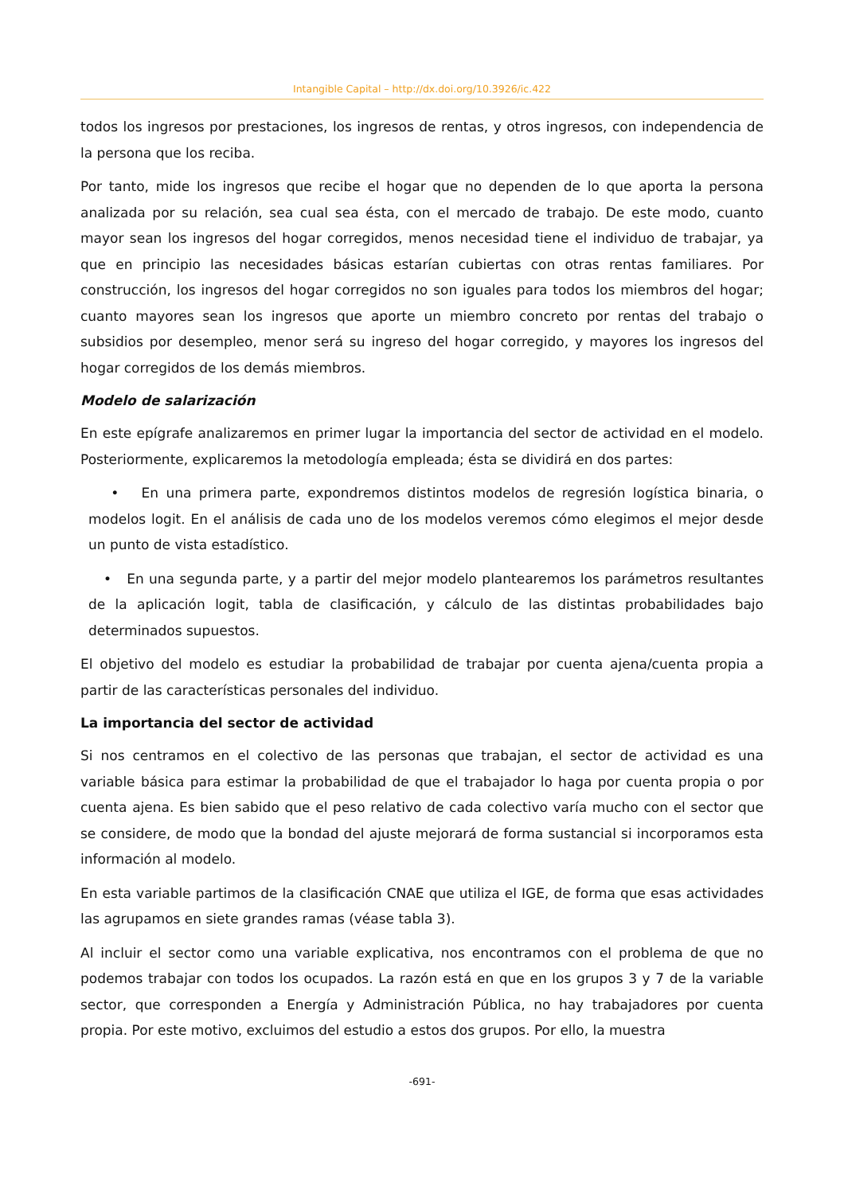Intangible Capital – http://dx.doi.org/10.3926/ic.422
todos los ingresos por prestaciones, los ingresos de rentas, y otros ingresos, con independencia de la persona que los reciba.
Por tanto, mide los ingresos que recibe el hogar que no dependen de lo que aporta la persona analizada por su relación, sea cual sea ésta, con el mercado de trabajo. De este modo, cuanto mayor sean los ingresos del hogar corregidos, menos necesidad tiene el individuo de trabajar, ya que en principio las necesidades básicas estarían cubiertas con otras rentas familiares. Por construcción, los ingresos del hogar corregidos no son iguales para todos los miembros del hogar; cuanto mayores sean los ingresos que aporte un miembro concreto por rentas del trabajo o subsidios por desempleo, menor será su ingreso del hogar corregido, y mayores los ingresos del hogar corregidos de los demás miembros.
Modelo de salarización
En este epígrafe analizaremos en primer lugar la importancia del sector de actividad en el modelo. Posteriormente, explicaremos la metodología empleada; ésta se dividirá en dos partes:
• En una primera parte, expondremos distintos modelos de regresión logística binaria, o modelos logit. En el análisis de cada uno de los modelos veremos cómo elegimos el mejor desde un punto de vista estadístico.
• En una segunda parte, y a partir del mejor modelo plantearemos los parámetros resultantes de la aplicación logit, tabla de clasificación, y cálculo de las distintas probabilidades bajo determinados supuestos.
El objetivo del modelo es estudiar la probabilidad de trabajar por cuenta ajena/cuenta propia a partir de las características personales del individuo.
La importancia del sector de actividad
Si nos centramos en el colectivo de las personas que trabajan, el sector de actividad es una variable básica para estimar la probabilidad de que el trabajador lo haga por cuenta propia o por cuenta ajena. Es bien sabido que el peso relativo de cada colectivo varía mucho con el sector que se considere, de modo que la bondad del ajuste mejorará de forma sustancial si incorporamos esta información al modelo.
En esta variable partimos de la clasificación CNAE que utiliza el IGE, de forma que esas actividades las agrupamos en siete grandes ramas (véase tabla 3).
Al incluir el sector como una variable explicativa, nos encontramos con el problema de que no podemos trabajar con todos los ocupados. La razón está en que en los grupos 3 y 7 de la variable sector, que corresponden a Energía y Administración Pública, no hay trabajadores por cuenta propia. Por este motivo, excluimos del estudio a estos dos grupos. Por ello, la muestra
-691-